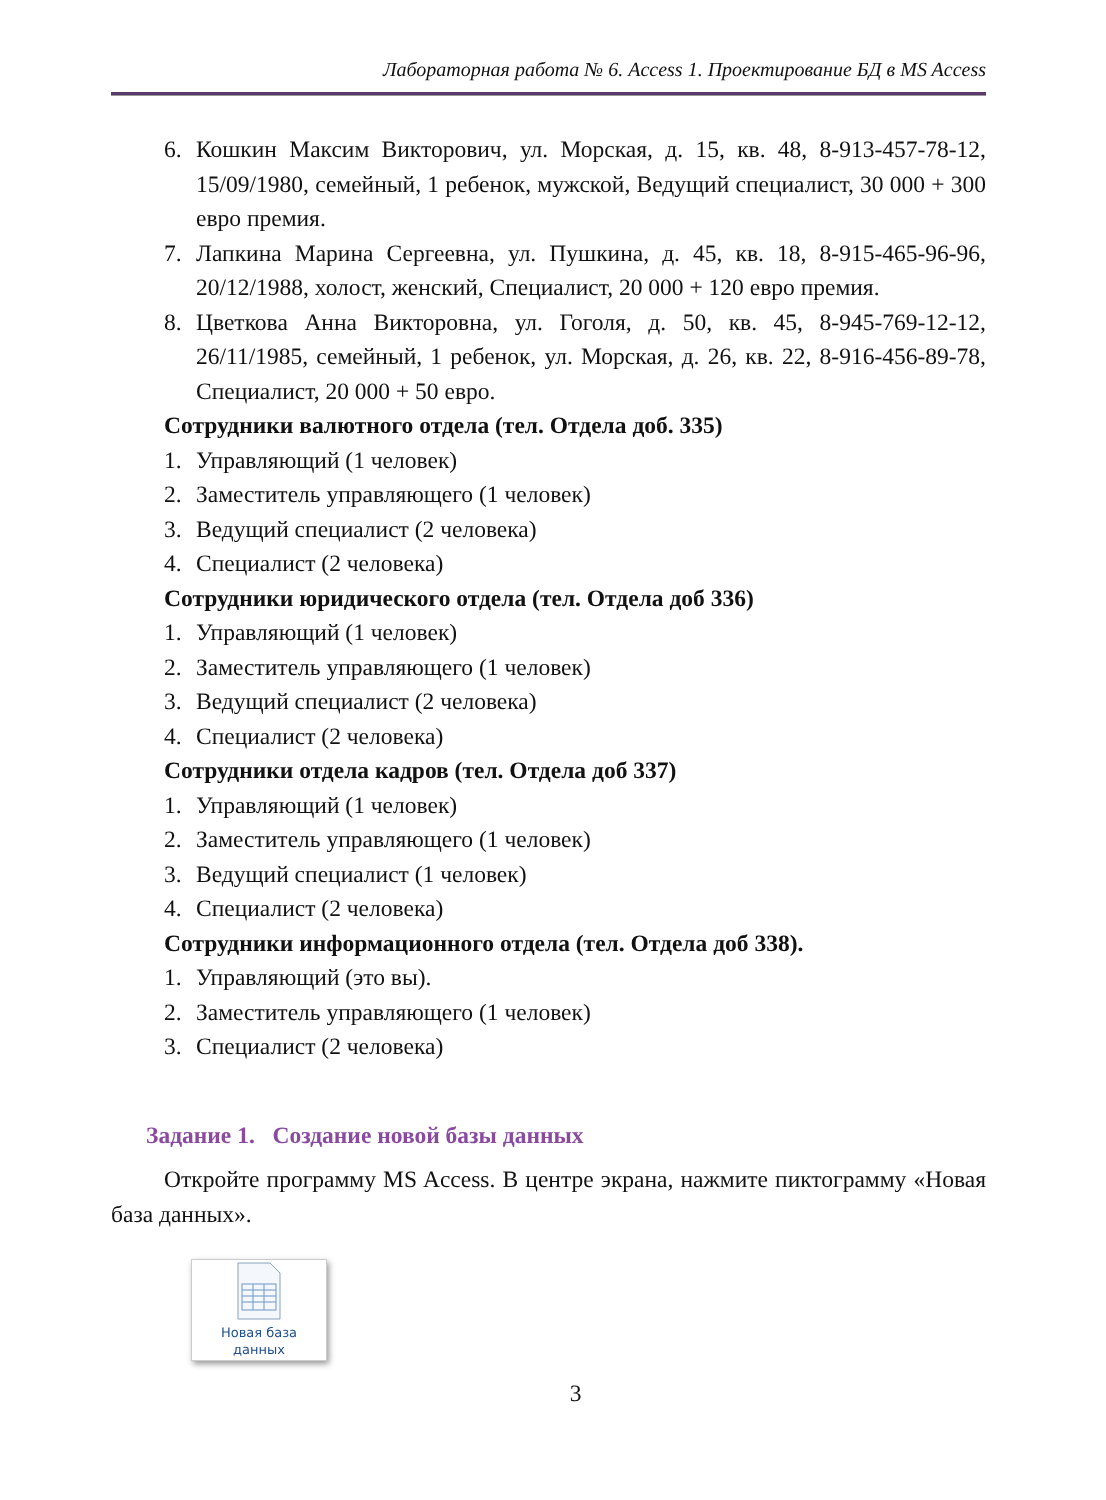Лабораторная работа № 6. Access 1. Проектирование БД в MS Access
6. Кошкин Максим Викторович, ул. Морская, д. 15, кв. 48, 8-913-457-78-12, 15/09/1980, семейный, 1 ребенок, мужской, Ведущий специалист, 30 000 + 300 евро премия.
7. Лапкина Марина Сергеевна, ул. Пушкина, д. 45, кв. 18, 8-915-465-96-96, 20/12/1988, холост, женский, Специалист, 20 000 + 120 евро премия.
8. Цветкова Анна Викторовна, ул. Гоголя, д. 50, кв. 45, 8-945-769-12-12, 26/11/1985, семейный, 1 ребенок, ул. Морская, д. 26, кв. 22, 8-916-456-89-78, Специалист, 20 000 + 50 евро.
Сотрудники валютного отдела (тел. Отдела доб. 335)
1. Управляющий (1 человек)
2. Заместитель управляющего (1 человек)
3. Ведущий специалист (2 человека)
4. Специалист (2 человека)
Сотрудники юридического отдела (тел. Отдела доб 336)
1. Управляющий (1 человек)
2. Заместитель управляющего (1 человек)
3. Ведущий специалист (2 человека)
4. Специалист (2 человека)
Сотрудники отдела кадров (тел. Отдела доб 337)
1. Управляющий (1 человек)
2. Заместитель управляющего (1 человек)
3. Ведущий специалист (1 человек)
4. Специалист (2 человека)
Сотрудники информационного отдела (тел. Отдела доб 338).
1. Управляющий (это вы).
2. Заместитель управляющего (1 человек)
3. Специалист (2 человека)
Задание 1. Создание новой базы данных
Откройте программу MS Access. В центре экрана, нажмите пиктограмму «Новая база данных».
Новая база
данных
3